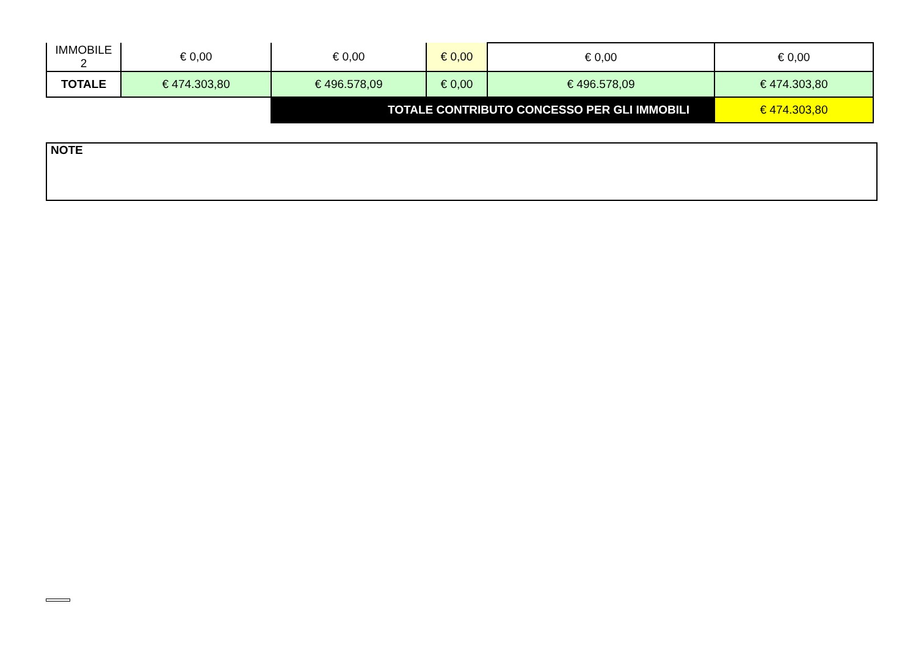| IMMOBILE 2 | € 0,00 | € 0,00 | € 0,00 | € 0,00 | € 0,00 |
| TOTALE | € 474.303,80 | € 496.578,09 | € 0,00 | € 496.578,09 | € 474.303,80 |
| | | TOTALE CONTRIBUTO CONCESSO PER GLI IMMOBILI | | | € 474.303,80 |
NOTE